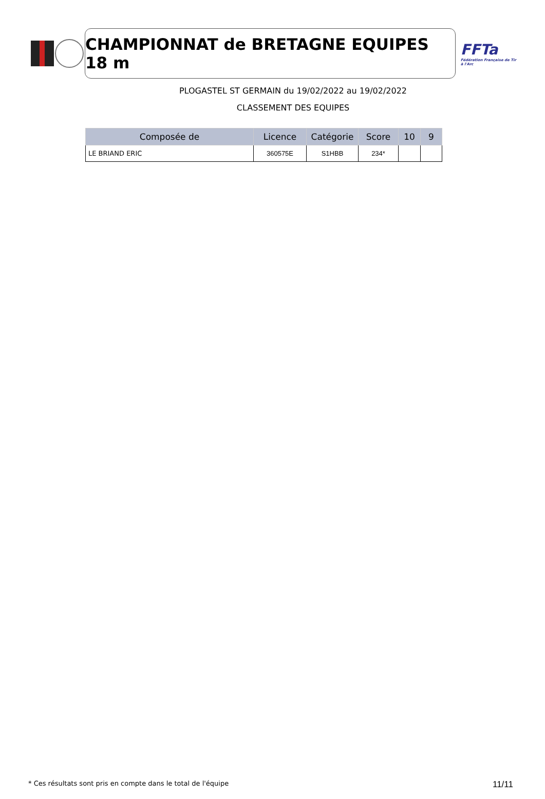CHAMPIONNAT de BRETAGNE EQUIPES 18 m
FFTa
Fédération Française de Tir à l'Arc
PLOGASTEL ST GERMAIN du 19/02/2022 au 19/02/2022
CLASSEMENT DES EQUIPES
| Composée de | Licence | Catégorie | Score | 10 | 9 |
| --- | --- | --- | --- | --- | --- |
| LE BRIAND ERIC | 360575E | S1HBB | 234* | | |
* Ces résultats sont pris en compte dans le total de l'équipe 11/11